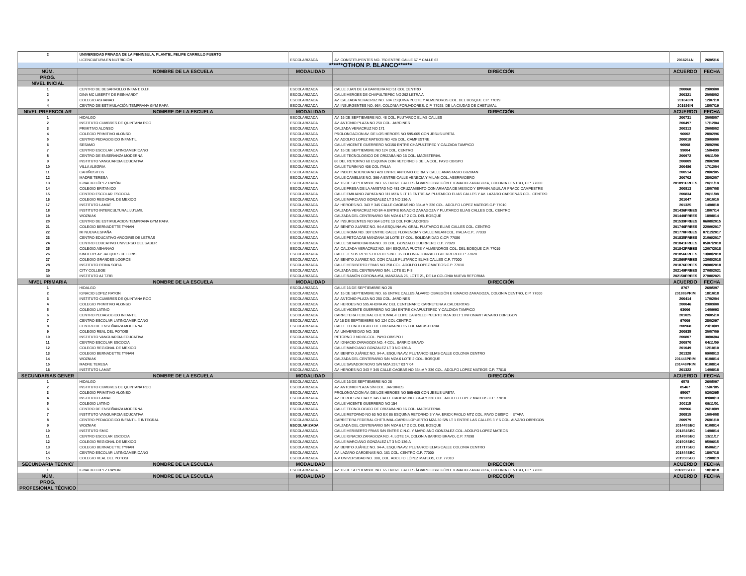| 2 | UNIVERSIDAD PRIVADA DE LA PENINSULA, PLANTEL FELIPE CARRILLO PUERTO | | | | |
| | LICENCIATURA EN NUTRICIÓN | ESCOLARIZADA | AV. CONSTITUYENTES NO. 750 ENTRE CALLE 67 Y CALLE 63 | 201621LN | 26/05/16 |
| ******OTHON P. BLANCO****** | | | | | |
| NÚM. | NOMBRE DE LA ESCUELA | MODALIDAD | DIRECCIÓN | ACUERDO | FECHA |
| PROG. | | | | | |
| NIVEL INICIAL | | | | | |
| 1 | CENTRO DE DESARROLLO INFANT. D.I.F. | ESCOLARIZADA | CALLE JUAN DE LA BARRERA NO 51 COL CENTRO | 200068 | 29/09/00 |
| 2 | DINA MC LIBERTY DE REINHARDT | ESCOLARIZADA | CALLE HEROES DE CHAPULTEPEC NO 292 LETRA A | 200321 | 20/08/02 |
| 3 | COLEGIO ASHANAO | ESCOLARIZADA | AV. CALZADA VERACRUZ NO. 694 ESQUINA PUCTE Y ALMENDROS COL. DEL BOSQUE C.P. 77019 | 201843IN | 12/07/18 |
| 4 | CENTRO DE ESTIMULACIÓN TEMPRANA GYM RAFA | ESCOLARIZADA | AV. INSURGENTES NO. 964, COLONIA FORJADORES, C.P. 77025, DE LA CIUDAD DE CHETUMAL | 201926IN | 18/07/19 |
| NIVEL PREESCOLAR | NOMBRE DE LA ESCUELA | MODALIDAD | DIRECCIÓN | ACUERDO | FECHA |
| 1 | HIDALGO | ESCOLARIZADA | AV. 16 DE SEPTIEMBRE NO. 48 COL. PLUTARCO ELIAS CALLES | 200731 | 30/08/07 |
| 2 | INSTITUTO CUMBRES DE QUINTANA ROO | ESCOLARIZADA | AV. ANTONIO PLAZA NO 250 COL. JARDINES | 200497 | 17/12/04 |
| 3 | PRIMITIVO ALONSO | ESCOLARIZADA | CALZADA VERACRUZ NO 171 | 200313 | 20/08/02 |
| 4 | COLEGIO PRIMITIVO ALONSO | ESCOLARIZADA | PROLONGACION AV. DE LOS HEROES NO 595-605 CON JESUS URETA | 96002 | 28/02/96 |
| 5 | CENTRO PEDAGOGICO INFANTIL | ESCOLARIZADA | AV. ADOLFO LOPEZ MATEOS NO 426 COL. CAMPESTRE | 200018 | 29/09/00 |
| 6 | SESAMO | ESCOLARIZADA | CALLE VICENTE GUERRERO NO150 ENTRE CHAPULTEPEC Y CALZADA TAMPICO | 96008 | 28/02/96 |
| 7 | CENTRO ESCOLAR LATINOAMERICANO | ESCOLARIZADA | AV. 16 DE SEPTIEMBRE NO 124 COL. CENTRO | 99004 | 15/04/99 |
| 8 | CENTRO DE ENSEÑANZA MODERNA | ESCOLARIZADA | CALLE TECNOLOGICO DE ORIZABA NO 15 COL. MAGISTERIAL | 200972 | 09/11/09 |
| 9 | INSTITUTO VANGUARDIA EDUCATIVA | ESCOLARIZADA | 86 DEL RETORNO 60 ESQUINA CON RETORNO 3 DE LA COL. PAYO OBISPO | 200809 | 28/02/08 |
| 10 | VILLA ALEGRIA | ESCOLARIZADA | CALLE TURIN NO 406 COL ITALIA | 200486 | 17/12/04 |
| 11 | CARIÑOSITOS | ESCOLARIZADA | AV. INDEPENDENCIA NO 420 ENTRE ANTONIO CORIA Y CALLE ANASTASIO GUZMAN | 200514 | 28/02/05 |
| 12 | MADRE TERESA | ESCOLARIZADA | CALLE CAMELIAS NO. 396-A ENTRE CALLE VENECIA Y MILAN COL. ASERRADERO | 200702 | 28/02/07 |
| 13 | IGNACIO LÓPEZ RAYÓN | ESCOLARIZADA | AV. 16 DE SEPTIEMBRE NO. 65 ENTRE CALLES ÁLVARO OBREGÓN E IGNACIO ZARAGOZA, COLONIA CENTRO, C.P. 77000 | 201891PREES | 20/11/18 |
| 14 | COLEGIO BRITANICO | ESCOLARIZADA | CALLE PRESA DE LA AMISTAD NO 481 CRUZAMIENTO CON ARMADA DE MEXICO Y EFRAIN AGUILAR FRACC CAMPESTRE | 200813 | 18/07/08 |
| 15 | CENTRO ESCOLAR ESCOCIA | ESCOLARIZADA | CALLE EMILIANO ZAPATA NO 111 MZA 5 LT 13 ENTRE AV. PLUTARCO ELIAS CALLES Y AV. LAZARO CARDENAS COL. CENTRO | 200834 | 20/11/08 |
| 16 | COLEGIO REGIONAL DE MEXICO | ESCOLARIZADA | CALLE MARCIANO GONZALEZ LT 3 NO 136-A | 201047 | 10/10/10 |
| 17 | INSTITUTO LAMAT | ESCOLARIZADA | AV. HEROES NO. 343 Y 345 CALLE CAOBAS NO 334-A Y 336 COL. ADOLFO LOPEZ MATEOS C.P 77010 | 201325 | 14/08/18 |
| 18 | INSTITUTO INTERCULTURAL LU'UMIL | ESCOLARIZADA | CALZADA VERACRUZ NO 84-A ENTRE IGNACIO ZARAGOZA Y PLUTARCO ELIAS CALLES COL. CENTRO | 201436PREES | 18/07/14 |
| 19 | WOZNIAK | ESCOLARIZADA | CALZADA DEL CENTENARIO S/N MZA 6 LT 2 COL DEL BOSQUE | 201440PREES | 18/08/14 |
| 20 | CENTRO DE ESTIMULACION TEMPRANA GYM RAFA | ESCOLARIZADA | AV. INSURGENTES NO 964 LOTE 10 COL FORJADORES | 201539PREES | 06/08/2015 |
| 21 | COLEGIO BERNADETTE TYNAN | ESCOLARIZADA | AV. BENITO JUAREZ NO. 94-A ESQUINA AV. GRAL. PLUTARCO ELIAS CALLES COL. CENTRO | 201746PREES | 22/09/2017 |
| 22 | MI NUEVA ESPAÑA | ESCOLARIZADA | CALLE ROMA NO. 387 ENTRE CALLE FLORENCIA Y CALLE MILAN COL. ITALIA C.P.. 77030 | 201770PREES | 07/12/2017 |
| 23 | CENTRO EDUCATIVO ARCOIRIS DE LETRAS | ESCOLARIZADA | CALLE PETCACAB MANZANA 16 LOTE 17 COL. SOLIDARIDAD C.CP. 77086 | 201835PREES | 21/06/2017 |
| 24 | CENTRO EDUCATIVO UNIVERSO DEL SABER | ESCOLARIZADA | CALLE SILVANO BARBA NO. 39 COL. GONZALO GUERRERO C.P. 77020 | 201841PREES | 05/07/2018 |
| 25 | COLEGIO ASHANAO | ESCOLARIZADA | AV. CALZADA VERACRUZ NO. 694 ESQUINA PUCTE Y ALMENDROS COL. DEL BOSQUE C.P. 77019 | 201842PREES | 12/07/2018 |
| 26 | KINDERPLAY JACQUES DELORIS | ESCOLARIZADA | CALLE JESUS REYES HEROLES NO. 35 COLONIA GONZALO GUERRERO C.P. 77020 | 201856PREES | 13/08/2018 |
| 27 | COLEGIO GRANDES LOGROS | ESCOLARIZADA | AV. BENITO JUAREZ NO. CON CALLE PLUTARCO ELIAS CALLES C.P. 77000 | 201860PREES | 13/08/2018 |
| 28 | INSTITUTO REINA SOFIA | ESCOLARIZADA | CALLE HERIBERTO FRIAS NO 258 COL. ADOLFO LOPEZ MATEOS C.P. 77010 | 201876PREES | 20/08/2018 |
| 29 | CITY COLLEGE | ESCOLARIZADA | CALZADA DEL CENTENARIO S/N, LOTE 01 F-3 | 202149PREES | 27/08/2021 |
| 30 | INSTITUTO AJ TZ'IB | ESCOLARIZADA | CALLE RAMÓN CORONA #54, MANZANA 26, LOTE 21, DE LA COLONIA NUEVA REFORMA | 202150PREES | 27/08/2021 |
| NIVEL PRIMARIA | NOMBRE DE LA ESCUELA | MODALIDAD | DIRECCIÓN | ACUERDO | FECHA |
| 1 | HIDALGO | ESCOLARIZADA | CALLE 16 DE SEPTIEMBRE NO 28 | 8767 | 26/05/97 |
| 2 | IGNACIO LOPEZ RAYON | ESCOLARIZADA | AV. 16 DE SEPTIEMBRE NO. 65 ENTRE CALLES ÁLVARO OBREGÓN E IGNACIO ZARAGOZA, COLONIA CENTRO, C.P. 77000 | 201886PRIM | 18/10/18 |
| 3 | INSTITUTO CUMBRES DE QUINTANA ROO | ESCOLARIZADA | AV. ANTONIO PLAZA NO 250 COL. JARDINES | 200414 | 17/02/04 |
| 4 | COLEGIO PRIMITIVO ALONSO | ESCOLARIZADA | AV. HEROES NO 595 AHORA AV. DEL CENTENARIO CARRETERA A CALDERITAS | 200046 | 29/09/00 |
| 5 | COLEGIO LATINO | ESCOLARIZADA | CALLE VICENTE GUERRERO NO 154 ENTRE CHAPULTEPEC Y CALZADA TAMPICO | 93006 | 14/09/93 |
| 6 | CENTRO PEDAGOGICO INFANTIL | ESCOLARIZADA | CARRETERA FEDERAL CHETUMAL-FELIPE CARRILLO PUERTO MZA 30 LT 1 INFONAVIT ALVARO OBREGON | 201025 | 20/05/10 |
| 7 | CENTRO ESCOLAR LATINOAMERICANO | ESCOLARIZADA | AV 16 DE SEPTIEMBRE NO 124 COL CENTRO | 97009 | 28/02/97 |
| 8 | CENTRO DE ENSEÑANZA MODERNA | ESCOLARIZADA | CALLE TECNOLOGICO DE ORIZABA NO 15 COL MAGISTERIAL | 200968 | 23/10/09 |
| 9 | COLEGIO REAL DEL POTOSI | ESCOLARIZADA | AV. UNIVERSIDAD NO. 308 | 200935 | 30/07/09 |
| 10 | INSTITUTO VANGUARDIA EDUCATIVA | ESCOLARIZADA | RETORNO 3 NO 86 COL. PAYO OBISPO I | 200807 | 30/06/04 |
| 11 | CENTRO ESCOLAR ESCOCIA | ESCOLARIZADA | AV. IGNACIO ZARAGOZA NO. 4 COL, BARRIO BRAVO | 200970 | 04/11/09 |
| 12 | COLEGIO REGIONAL DE MEXICO | ESCOLARIZADA | CALLE MARCIANO GONZALEZ LT 3 NO 136-A | 201049 | 12/10/10 |
| 13 | COLEGIO BERNADETTE TYNAN | ESCOLARIZADA | AV. BENITO JUÁREZ NO. 94-A, ESQUINA AV. PLUTARCO ELIAS CALLE COLONIA CENTRO | 201328 | 09/08/13 |
| 14 | WOZNIAK | ESCOLARIZADA | CALZADA DEL CENTERARIO S/N MZA 6 LOTE 2 COL. BOSQUE | 201446PRIM | 01/08/14 |
| 15 | MADRE TERESA | ESCOLARIZADA | CALLE SAVADOR NOVO S/N MZA 23 LT 03 Y 04 | 201448PRIM | 01/08/14 |
| 16 | INSTITUTO LAMAT | ESCOLARIZADA | AV. HEROES NO 343 Y 345 CALLE CAOBAS NO 334-A Y 336 COL. ADOLFO LOPEZ MATEOS C.P. 77010 | 201322 | 14/08/18 |
| SECUNDARIAS GENER | NOMBRE DE LA ESCUELA | MODALIDAD | DIRECCIÓN | ACUERDO | FECHA |
| 1 | HIDALGO | ESCOLARIZADA | CALLE 16 DE SEPTIEMBRE NO 28 | 6578 | 26/05/97 |
| 2 | INSTITUTO CUMBRES DE QUINTANA ROO | ESCOLARIZADA | AV. ANTONIO PLAZA S/N COL. JARDINES | 85467 | 15/07/85 |
| 3 | COLEGIO PRIMITIVO ALONSO | ESCOLARIZADA | PROLONGACION AV. DE LOS HEROES NO 595-605 CON JESUS URETA | 95007 | 03/03/95 |
| 4 | INSTITUTO LAMAT | ESCOLARIZADA | AV. HEROES NO 343 Y 345 CALLE CAOBAS NO 334-A Y 336 COL. ADOLFO LOPEZ MATEOS C.P. 77010 | 201323 | 09/08/13 |
| 5 | COLEGIO LATINO | ESCOLARIZADA | CALLE VICENTE GUERRERO NO 154 | 200115 | 09/11/01 |
| 6 | CENTRO DE ENSEÑANZA MODERNA | ESCOLARIZADA | CALLE TECNOLOGICO DE ORIZABA NO 16 COL. MAGISTERIAL | 200966 | 26/10/09 |
| 7 | INSTITUTO VANGUARDIA EDUCATIVA | ESCOLARIZADA | CALLE RETORNO NO 60 NO EX 86 ESQUINA RETORNO 3 Y AV. ERICK PAOLO MTZ COL. PAYO OBISPO II ETAPA | 200815 | 10/04/08 |
| 8 | CENTRO PEDAGOGICO INFANTIL E INTEGRAL | ESCOLARIZADA | CARRETERA FEDERAL CHETUMAL-CARRILLOPUERTO MZA 30 S/N LT 1 ENTRE LAS CALLES 3 Y 5 COL. ALVARO OBREGON | 200979 | 26/01/10 |
| 9 | WOZNIAK | ESCOLARIZADA | CALZADA DEL CENTENARIO S/N MZA 6 LT 2 COL DEL BOSQUE | 201445SEC | 01/08/14 |
| 10 | INSTITUTO SMIC | ESCOLARIZADA | CALLE HERIBERTO FRIAS S/N ENTRE C.N.C. Y MARCIANO GONZALEZ COL. ADOLFO LOPEZ MATEOS | 201454SEC | 14/08/14 |
| 11 | CENTRO ESCOLAR ESCOCIA | ESCOLARIZADA | CALLE IGNACIO ZARAGOZA NO. 4, LOTE 14, COLONIA BARRIO BRAVO, C.P. 77098 | 201458SEC | 13/11/17 |
| 12 | COLEGIO REGIONAL DE MEXICO | ESCOLARIZADA | CALLE MARCIANO GONZALEZ LT 3 NO 136-A | 201508SEC | 05/06/15 |
| 13 | COLEGIO BERNADETTE TYNAN | ESCOLARIZADA | AV. BENITO JUÁREZ NO. 94-A, ESQUINA AV. PLUTARCO ELIAS CALLE COLONIA CENTRO | 201717SEC | 05/06/17 |
| 14 | CENTRO ESCOLAR LATINOAMERICANO | ESCOLARIZADA | AV. LAZARO CARDENAS NO. 161 COL. CENTRO C.P. 77000 | 201844SEC | 18/07/18 |
| 15 | COLEGIO REAL DEL POTOSI | ESCOLARIZADA | A.V UNIVERSIDAD NO. 308, COL. ADOLFO LÓPEZ MATEOS, C.P. 77010 | 201950SEC | 12/08/19 |
| SECUNDARIA TECNIC/ | NOMBRE DE LA ESCUELA | MODALIDAD | DIRECCION | ACUERDO | FECHA |
| 1 | IGNACIO LOPEZ RAYON | ESCOLARIZADA | AV. 16 DE SEPTIEMBRE NO. 65 ENTRE CALLES ÁLVARO OBREGÓN E IGNACIO ZARAGOZA, COLONIA CENTRO, C.P. 77000 | 201885SECT | 18/10/18 |
| NÚM. | NOMBRE DE LA ESCUELA | MODALIDAD | DIRECCIÓN | ACUERDO | FECHA |
| PROG. | | | | | |
| PROFESIONAL TÉCNICO | | | | | |